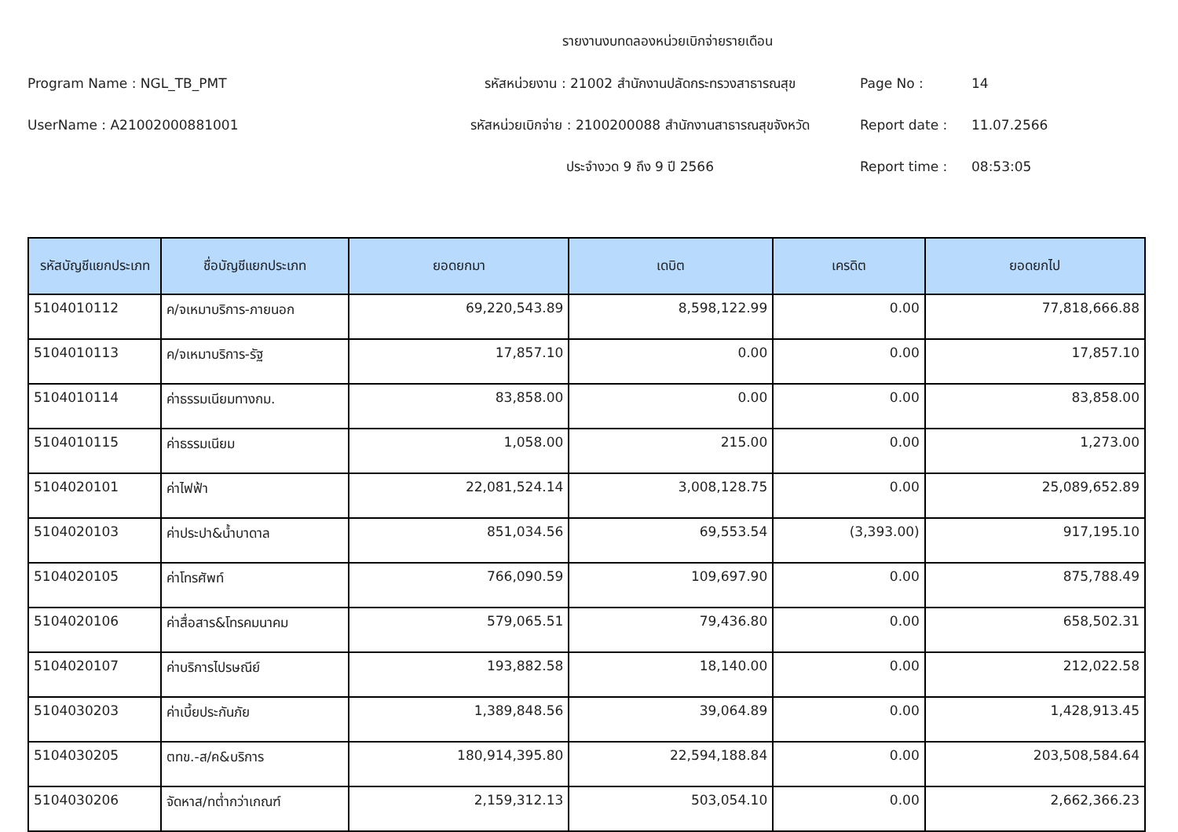รายงานงบทดลองหน่วยเบิกจ่ายรายเดือน
Program Name : NGL_TB_PMT
รหัสหน่วยงาน : 21002 สำนักงานปลัดกระทรวงสาธารณสุข
Page No :
14
UserName : A21002000881001
รหัสหน่วยเบิกจ่าย : 2100200088 สำนักงานสาธารณสุขจังหวัด
Report date :
11.07.2566
ประจำงวด 9 ถึง 9 ปี 2566
Report time :
08:53:05
| รหัสบัญชีแยกประเภท | ชื่อบัญชีแยกประเภท | ยอดยกมา | เดบิต | เครดิต | ยอดยกไป |
| --- | --- | --- | --- | --- | --- |
| 5104010112 | ค/จเหมาบริการ-ภายนอก | 69,220,543.89 | 8,598,122.99 | 0.00 | 77,818,666.88 |
| 5104010113 | ค/จเหมาบริการ-รัฐ | 17,857.10 | 0.00 | 0.00 | 17,857.10 |
| 5104010114 | ค่าธรรมเนียมทางกม. | 83,858.00 | 0.00 | 0.00 | 83,858.00 |
| 5104010115 | ค่าธรรมเนียม | 1,058.00 | 215.00 | 0.00 | 1,273.00 |
| 5104020101 | ค่าไฟฟ้า | 22,081,524.14 | 3,008,128.75 | 0.00 | 25,089,652.89 |
| 5104020103 | ค่าประปา&น้ำบาดาล | 851,034.56 | 69,553.54 | (3,393.00) | 917,195.10 |
| 5104020105 | ค่าโทรศัพท์ | 766,090.59 | 109,697.90 | 0.00 | 875,788.49 |
| 5104020106 | ค่าสื่อสาร&โทรคมนาคม | 579,065.51 | 79,436.80 | 0.00 | 658,502.31 |
| 5104020107 | ค่าบริการไปรษณีย์ | 193,882.58 | 18,140.00 | 0.00 | 212,022.58 |
| 5104030203 | ค่าเบี้ยประกันภัย | 1,389,848.56 | 39,064.89 | 0.00 | 1,428,913.45 |
| 5104030205 | ตทข.-ส/ค&บริการ | 180,914,395.80 | 22,594,188.84 | 0.00 | 203,508,584.64 |
| 5104030206 | จัดหาส/ทต่ำกว่าเกณฑ์ | 2,159,312.13 | 503,054.10 | 0.00 | 2,662,366.23 |